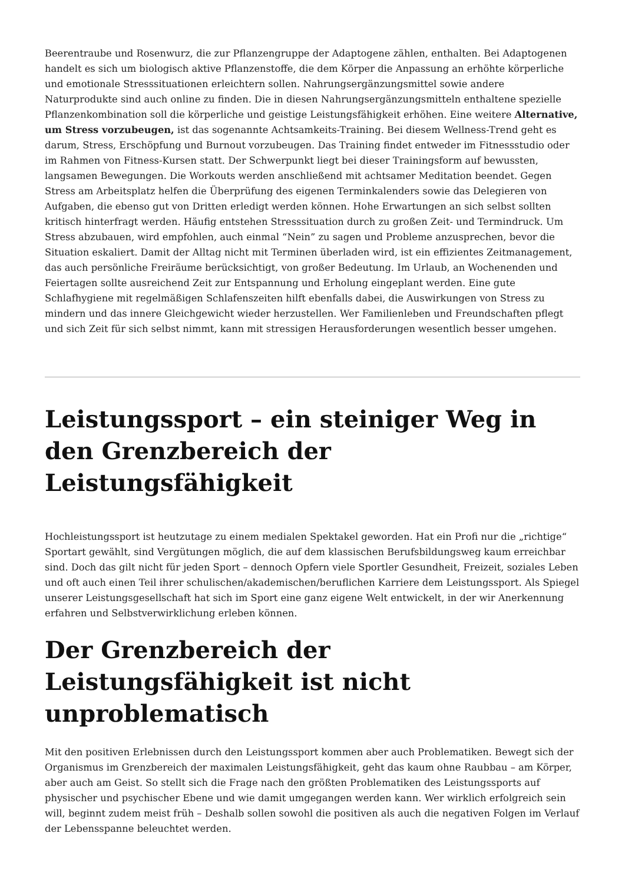Beerentraube und Rosenwurz, die zur Pflanzengruppe der Adaptogene zählen, enthalten. Bei Adaptogenen handelt es sich um biologisch aktive Pflanzenstoffe, die dem Körper die Anpassung an erhöhte körperliche und emotionale Stresssituationen erleichtern sollen. Nahrungsergänzungsmittel sowie andere Naturprodukte sind auch online zu finden. Die in diesen Nahrungsergänzungsmitteln enthaltene spezielle Pflanzenkombination soll die körperliche und geistige Leistungsfähigkeit erhöhen. Eine weitere Alternative, um Stress vorzubeugen, ist das sogenannte Achtsamkeits-Training. Bei diesem Wellness-Trend geht es darum, Stress, Erschöpfung und Burnout vorzubeugen. Das Training findet entweder im Fitnessstudio oder im Rahmen von Fitness-Kursen statt. Der Schwerpunkt liegt bei dieser Trainingsform auf bewussten, langsamen Bewegungen. Die Workouts werden anschließend mit achtsamer Meditation beendet. Gegen Stress am Arbeitsplatz helfen die Überprüfung des eigenen Terminkalenders sowie das Delegieren von Aufgaben, die ebenso gut von Dritten erledigt werden können. Hohe Erwartungen an sich selbst sollten kritisch hinterfragt werden. Häufig entstehen Stresssituation durch zu großen Zeit- und Termindruck. Um Stress abzubauen, wird empfohlen, auch einmal “Nein” zu sagen und Probleme anzusprechen, bevor die Situation eskaliert. Damit der Alltag nicht mit Terminen überladen wird, ist ein effizientes Zeitmanagement, das auch persönliche Freiräume berücksichtigt, von großer Bedeutung. Im Urlaub, an Wochenenden und Feiertagen sollte ausreichend Zeit zur Entspannung und Erholung eingeplant werden. Eine gute Schlafhygiene mit regelmäßigen Schlafenszeiten hilft ebenfalls dabei, die Auswirkungen von Stress zu mindern und das innere Gleichgewicht wieder herzustellen. Wer Familienleben und Freundschaften pflegt und sich Zeit für sich selbst nimmt, kann mit stressigen Herausforderungen wesentlich besser umgehen.
Leistungssport – ein steiniger Weg in den Grenzbereich der Leistungsfähigkeit
Hochleistungssport ist heutzutage zu einem medialen Spektakel geworden. Hat ein Profi nur die „richtige“ Sportart gewählt, sind Vergütungen möglich, die auf dem klassischen Berufsbildungsweg kaum erreichbar sind. Doch das gilt nicht für jeden Sport – dennoch Opfern viele Sportler Gesundheit, Freizeit, soziales Leben und oft auch einen Teil ihrer schulischen/akademischen/beruflichen Karriere dem Leistungssport. Als Spiegel unserer Leistungsgesellschaft hat sich im Sport eine ganz eigene Welt entwickelt, in der wir Anerkennung erfahren und Selbstverwirklichung erleben können.
Der Grenzbereich der Leistungsfähigkeit ist nicht unproblematisch
Mit den positiven Erlebnissen durch den Leistungssport kommen aber auch Problematiken. Bewegt sich der Organismus im Grenzbereich der maximalen Leistungsfähigkeit, geht das kaum ohne Raubbau – am Körper, aber auch am Geist. So stellt sich die Frage nach den größten Problematiken des Leistungssports auf physischer und psychischer Ebene und wie damit umgegangen werden kann. Wer wirklich erfolgreich sein will, beginnt zudem meist früh – Deshalb sollen sowohl die positiven als auch die negativen Folgen im Verlauf der Lebensspanne beleuchtet werden.